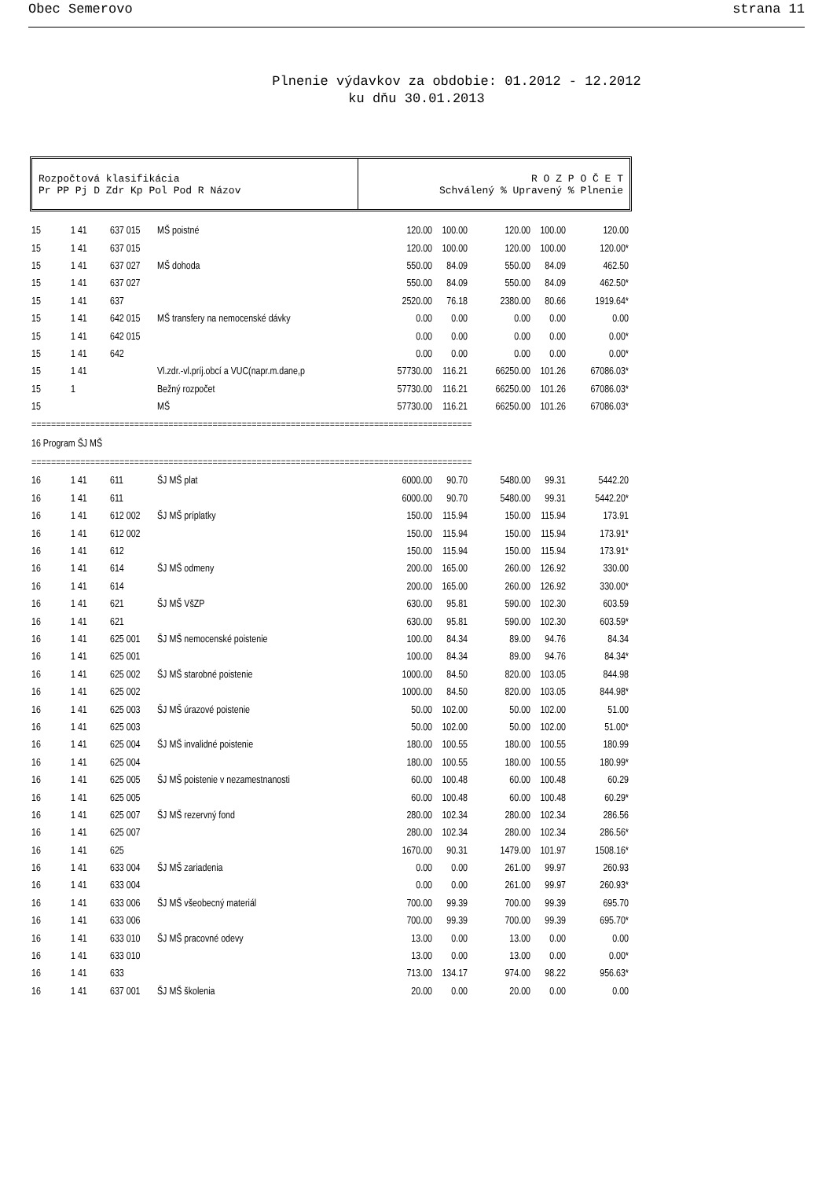Obec Semerovo strana 11
Plnenie výdavkov za obdobie: 01.2012 - 12.2012
ku dňu 30.01.2013
Rozpočtová klasifikácia
Pr PP Pj D Zdr Kp Pol Pod R Názov
R O Z P O Č E T
Schválený % Upravený % Plnenie
| 15 | 1 41 | 637 015 | MŠ poistné | 120.00 | 100.00 | 120.00 | 100.00 | 120.00 |
| 15 | 1 41 | 637 015 | | 120.00 | 100.00 | 120.00 | 100.00 | 120.00* |
| 15 | 1 41 | 637 027 | MŠ dohoda | 550.00 | 84.09 | 550.00 | 84.09 | 462.50 |
| 15 | 1 41 | 637 027 | | 550.00 | 84.09 | 550.00 | 84.09 | 462.50* |
| 15 | 1 41 | 637 | | 2520.00 | 76.18 | 2380.00 | 80.66 | 1919.64* |
| 15 | 1 41 | 642 015 | MŠ transfery na nemocenské dávky | 0.00 | 0.00 | 0.00 | 0.00 | 0.00 |
| 15 | 1 41 | 642 015 | | 0.00 | 0.00 | 0.00 | 0.00 | 0.00* |
| 15 | 1 41 | 642 | | 0.00 | 0.00 | 0.00 | 0.00 | 0.00* |
| 15 | 1 41 | | Vl.zdr.-vl.príj.obcí a VUC(napr.m.dane,p | 57730.00 | 116.21 | 66250.00 | 101.26 | 67086.03* |
| 15 | 1 | | Bežný rozpočet | 57730.00 | 116.21 | 66250.00 | 101.26 | 67086.03* |
| 15 | | | MŠ | 57730.00 | 116.21 | 66250.00 | 101.26 | 67086.03* |
| ========================================================================================== | | | | | | | | |
| 16 Program ŠJ MŠ | | | | | | | | |
| ========================================================================================== | | | | | | | | |
| 16 | 1 41 | 611 | ŠJ MŠ plat | 6000.00 | 90.70 | 5480.00 | 99.31 | 5442.20 |
| 16 | 1 41 | 611 | | 6000.00 | 90.70 | 5480.00 | 99.31 | 5442.20* |
| 16 | 1 41 | 612 002 | ŠJ MŠ príplatky | 150.00 | 115.94 | 150.00 | 115.94 | 173.91 |
| 16 | 1 41 | 612 002 | | 150.00 | 115.94 | 150.00 | 115.94 | 173.91* |
| 16 | 1 41 | 612 | | 150.00 | 115.94 | 150.00 | 115.94 | 173.91* |
| 16 | 1 41 | 614 | ŠJ MŠ odmeny | 200.00 | 165.00 | 260.00 | 126.92 | 330.00 |
| 16 | 1 41 | 614 | | 200.00 | 165.00 | 260.00 | 126.92 | 330.00* |
| 16 | 1 41 | 621 | ŠJ MŠ VšZP | 630.00 | 95.81 | 590.00 | 102.30 | 603.59 |
| 16 | 1 41 | 621 | | 630.00 | 95.81 | 590.00 | 102.30 | 603.59* |
| 16 | 1 41 | 625 001 | ŠJ MŠ nemocenské poistenie | 100.00 | 84.34 | 89.00 | 94.76 | 84.34 |
| 16 | 1 41 | 625 001 | | 100.00 | 84.34 | 89.00 | 94.76 | 84.34* |
| 16 | 1 41 | 625 002 | ŠJ MŠ starobné poistenie | 1000.00 | 84.50 | 820.00 | 103.05 | 844.98 |
| 16 | 1 41 | 625 002 | | 1000.00 | 84.50 | 820.00 | 103.05 | 844.98* |
| 16 | 1 41 | 625 003 | ŠJ MŠ úrazové poistenie | 50.00 | 102.00 | 50.00 | 102.00 | 51.00 |
| 16 | 1 41 | 625 003 | | 50.00 | 102.00 | 50.00 | 102.00 | 51.00* |
| 16 | 1 41 | 625 004 | ŠJ MŠ invalidné poistenie | 180.00 | 100.55 | 180.00 | 100.55 | 180.99 |
| 16 | 1 41 | 625 004 | | 180.00 | 100.55 | 180.00 | 100.55 | 180.99* |
| 16 | 1 41 | 625 005 | ŠJ MŠ poistenie v nezamestnanosti | 60.00 | 100.48 | 60.00 | 100.48 | 60.29 |
| 16 | 1 41 | 625 005 | | 60.00 | 100.48 | 60.00 | 100.48 | 60.29* |
| 16 | 1 41 | 625 007 | ŠJ MŠ rezervný fond | 280.00 | 102.34 | 280.00 | 102.34 | 286.56 |
| 16 | 1 41 | 625 007 | | 280.00 | 102.34 | 280.00 | 102.34 | 286.56* |
| 16 | 1 41 | 625 | | 1670.00 | 90.31 | 1479.00 | 101.97 | 1508.16* |
| 16 | 1 41 | 633 004 | ŠJ MŠ zariadenia | 0.00 | 0.00 | 261.00 | 99.97 | 260.93 |
| 16 | 1 41 | 633 004 | | 0.00 | 0.00 | 261.00 | 99.97 | 260.93* |
| 16 | 1 41 | 633 006 | ŠJ MŠ všeobecný materiál | 700.00 | 99.39 | 700.00 | 99.39 | 695.70 |
| 16 | 1 41 | 633 006 | | 700.00 | 99.39 | 700.00 | 99.39 | 695.70* |
| 16 | 1 41 | 633 010 | ŠJ MŠ pracovné odevy | 13.00 | 0.00 | 13.00 | 0.00 | 0.00 |
| 16 | 1 41 | 633 010 | | 13.00 | 0.00 | 13.00 | 0.00 | 0.00* |
| 16 | 1 41 | 633 | | 713.00 | 134.17 | 974.00 | 98.22 | 956.63* |
| 16 | 1 41 | 637 001 | ŠJ MŠ školenia | 20.00 | 0.00 | 20.00 | 0.00 | 0.00 |